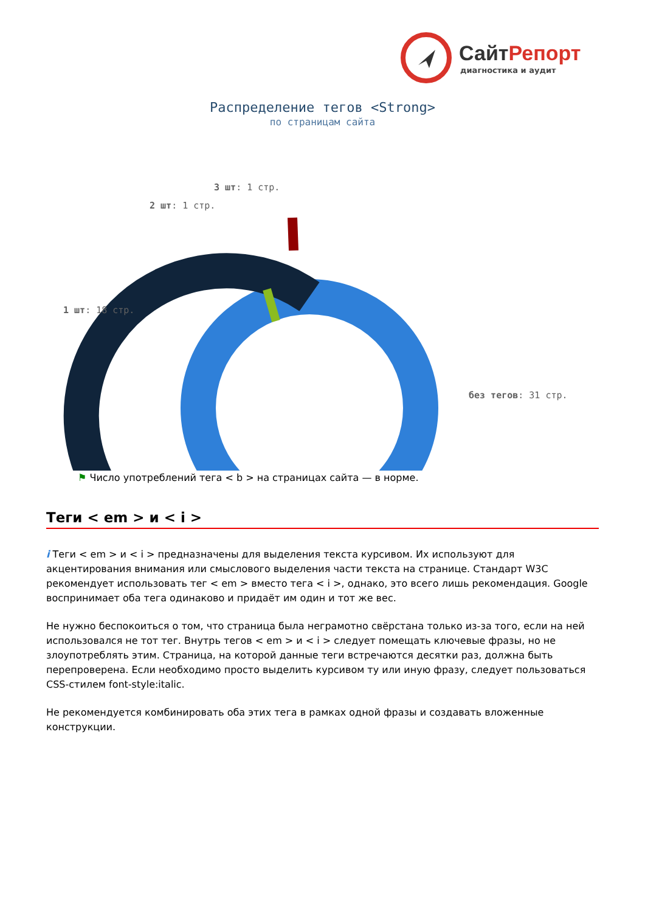СайтРепорт
диагностика и аудит
Распределение тегов <Strong>
по страницам сайта
3 шт: 1 стр.
2 шт: 1 стр.
1 шт: 18 стр.
без тегов: 31 стр.
⚑ Число употреблений тега < b > на страницах сайта — в норме.
Теги < em > и < i >
i Теги < em > и < i > предназначены для выделения текста курсивом. Их используют для акцентирования внимания или смыслового выделения части текста на странице. Стандарт W3C рекомендует использовать тег < em > вместо тега < i >, однако, это всего лишь рекомендация. Google воспринимает оба тега одинаково и придаёт им один и тот же вес.
Не нужно беспокоиться о том, что страница была неграмотно свёрстана только из-за того, если на ней использовался не тот тег. Внутрь тегов < em > и < i > следует помещать ключевые фразы, но не злоупотреблять этим. Страница, на которой данные теги встречаются десятки раз, должна быть перепроверена. Если необходимо просто выделить курсивом ту или иную фразу, следует пользоваться CSS-стилем font-style:italic.
Не рекомендуется комбинировать оба этих тега в рамках одной фразы и создавать вложенные конструкции.